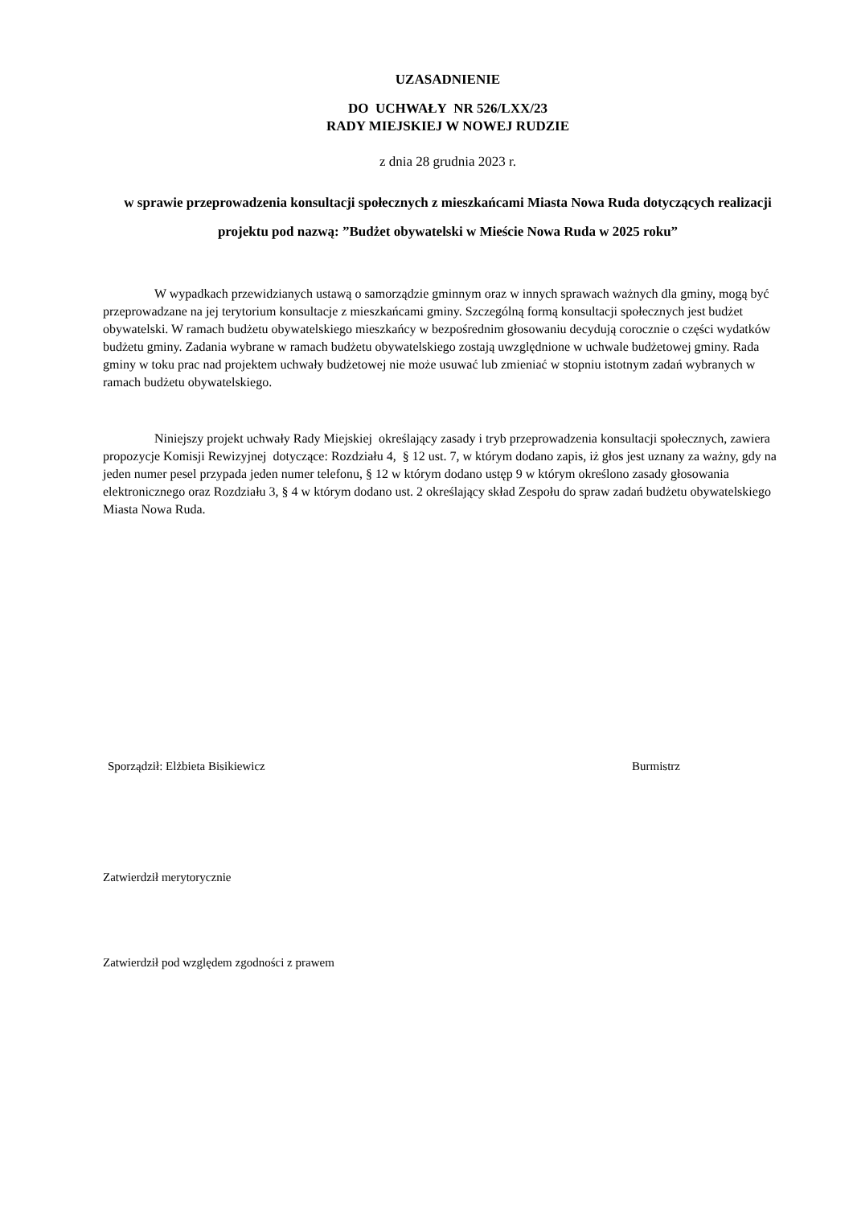UZASADNIENIE
DO UCHWAŁY NR 526/LXX/23
RADY MIEJSKIEJ W NOWEJ RUDZIE
z dnia 28 grudnia 2023 r.
w sprawie przeprowadzenia konsultacji społecznych z mieszkańcami Miasta Nowa Ruda dotyczących realizacji projektu pod nazwą: ”Budżet obywatelski w Mieście Nowa Ruda w 2025 roku”
W wypadkach przewidzianych ustawą o samorządzie gminnym oraz w innych sprawach ważnych dla gminy, mogą być przeprowadzane na jej terytorium konsultacje z mieszkańcami gminy. Szczególną formą konsultacji społecznych jest budżet obywatelski. W ramach budżetu obywatelskiego mieszkańcy w bezpośrednim głosowaniu decydują corocznie o części wydatków budżetu gminy. Zadania wybrane w ramach budżetu obywatelskiego zostają uwzględnione w uchwale budżetowej gminy. Rada gminy w toku prac nad projektem uchwały budżetowej nie może usuwać lub zmieniać w stopniu istotnym zadań wybranych w ramach budżetu obywatelskiego.
Niniejszy projekt uchwały Rady Miejskiej określający zasady i tryb przeprowadzenia konsultacji społecznych, zawiera propozycje Komisji Rewizyjnej dotyczące: Rozdziału 4, § 12 ust. 7, w którym dodano zapis, iż głos jest uznany za ważny, gdy na jeden numer pesel przypada jeden numer telefonu, § 12 w którym dodano ustęp 9 w którym określono zasady głosowania elektronicznego oraz Rozdziału 3, § 4 w którym dodano ust. 2 określający skład Zespołu do spraw zadań budżetu obywatelskiego Miasta Nowa Ruda.
Sporządził: Elżbieta Bisikiewicz Burmistrz
Zatwierdził merytorycznie
Zatwierdził pod względem zgodności z prawem